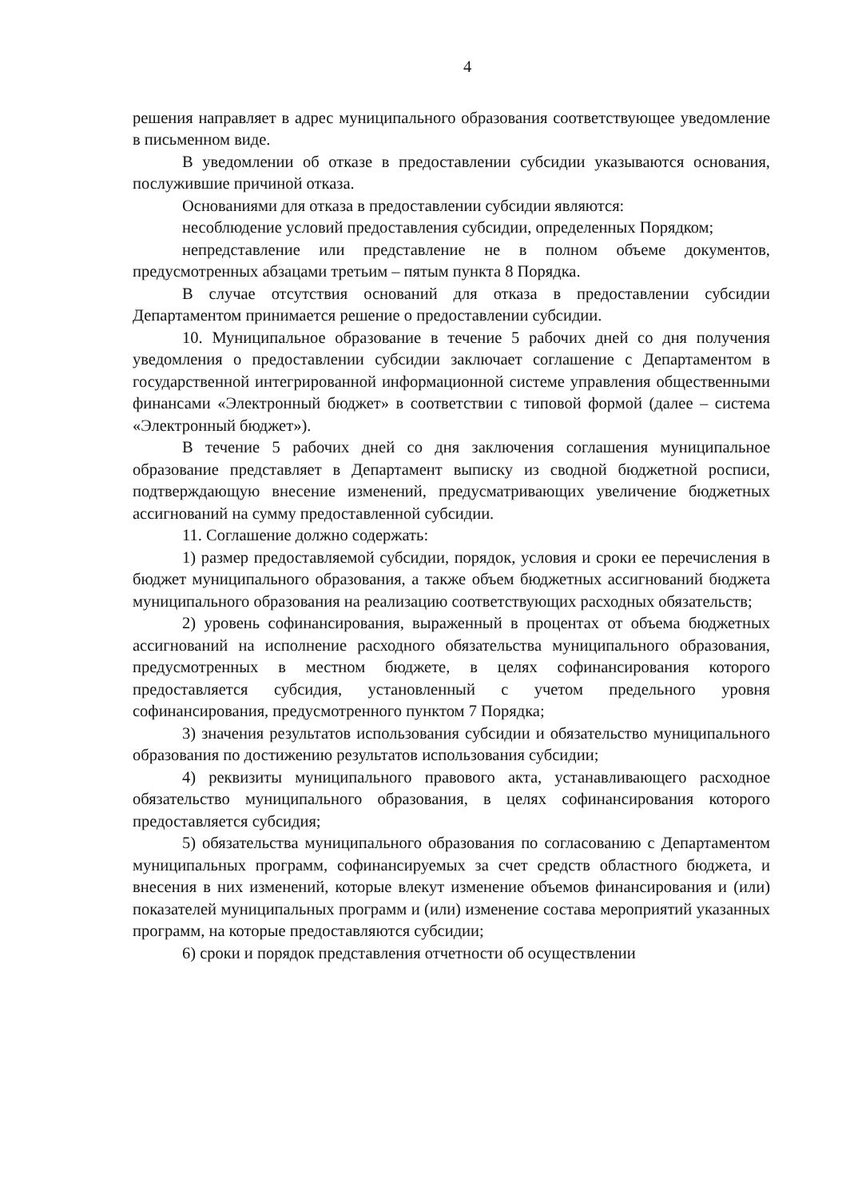4
решения направляет в адрес муниципального образования соответствующее уведомление в письменном виде.
В уведомлении об отказе в предоставлении субсидии указываются основания, послужившие причиной отказа.
Основаниями для отказа в предоставлении субсидии являются:
несоблюдение условий предоставления субсидии, определенных Порядком;
непредставление или представление не в полном объеме документов, предусмотренных абзацами третьим – пятым пункта 8 Порядка.
В случае отсутствия оснований для отказа в предоставлении субсидии Департаментом принимается решение о предоставлении субсидии.
10. Муниципальное образование в течение 5 рабочих дней со дня получения уведомления о предоставлении субсидии заключает соглашение с Департаментом в государственной интегрированной информационной системе управления общественными финансами «Электронный бюджет» в соответствии с типовой формой (далее – система «Электронный бюджет»).
В течение 5 рабочих дней со дня заключения соглашения муниципальное образование представляет в Департамент выписку из сводной бюджетной росписи, подтверждающую внесение изменений, предусматривающих увеличение бюджетных ассигнований на сумму предоставленной субсидии.
11. Соглашение должно содержать:
1) размер предоставляемой субсидии, порядок, условия и сроки ее перечисления в бюджет муниципального образования, а также объем бюджетных ассигнований бюджета муниципального образования на реализацию соответствующих расходных обязательств;
2) уровень софинансирования, выраженный в процентах от объема бюджетных ассигнований на исполнение расходного обязательства муниципального образования, предусмотренных в местном бюджете, в целях софинансирования которого предоставляется субсидия, установленный с учетом предельного уровня софинансирования, предусмотренного пунктом 7 Порядка;
3) значения результатов использования субсидии и обязательство муниципального образования по достижению результатов использования субсидии;
4) реквизиты муниципального правового акта, устанавливающего расходное обязательство муниципального образования, в целях софинансирования которого предоставляется субсидия;
5) обязательства муниципального образования по согласованию с Департаментом муниципальных программ, софинансируемых за счет средств областного бюджета, и внесения в них изменений, которые влекут изменение объемов финансирования и (или) показателей муниципальных программ и (или) изменение состава мероприятий указанных программ, на которые предоставляются субсидии;
6) сроки и порядок представления отчетности об осуществлении